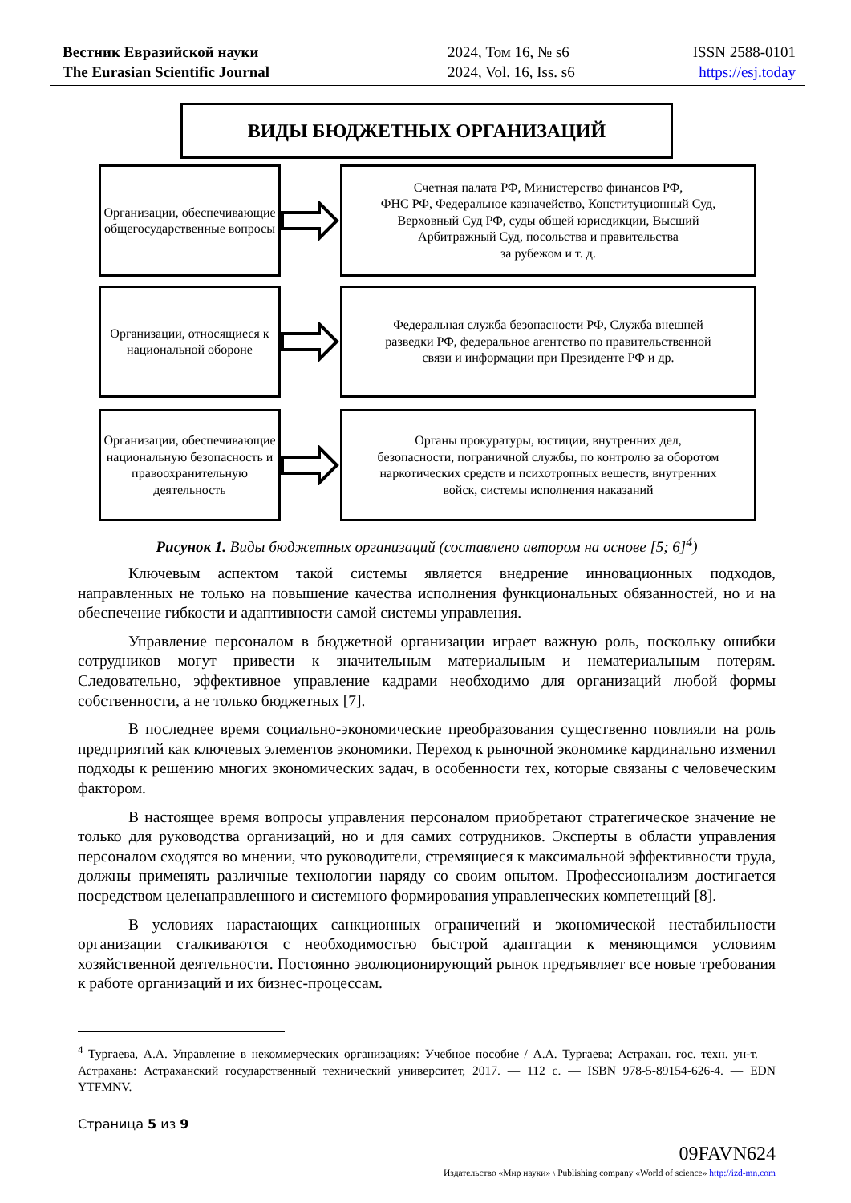Вестник Евразийской науки
The Eurasian Scientific Journal
2024, Том 16, № s6
2024, Vol. 16, Iss. s6
ISSN 2588-0101
https://esj.today
ВИДЫ БЮДЖЕТНЫХ ОРГАНИЗАЦИЙ
Организации, обеспечивающие общегосударственные вопросы
Счетная палата РФ, Министерство финансов РФ,
ФНС РФ, Федеральное казначейство, Конституционный Суд,
Верховный Суд РФ, суды общей юрисдикции, Высший
Арбитражный Суд, посольства и правительства
за рубежом и т. д.
Организации, относящиеся к
национальной обороне
Федеральная служба безопасности РФ, Служба внешней
разведки РФ, федеральное агентство по правительственной
связи и информации при Президенте РФ и др.
Организации, обеспечивающие национальную безопасность и правоохранительную деятельность
Органы прокуратуры, юстиции, внутренних дел,
безопасности, пограничной службы, по контролю за оборотом
наркотических средств и психотропных веществ, внутренних
войск, системы исполнения наказаний
Рисунок 1. Виды бюджетных организаций (составлено автором на основе [5; 6]<sup>4</sup>)
Ключевым аспектом такой системы является внедрение инновационных подходов, направленных не только на повышение качества исполнения функциональных обязанностей, но и на обеспечение гибкости и адаптивности самой системы управления.
Управление персоналом в бюджетной организации играет важную роль, поскольку ошибки сотрудников могут привести к значительным материальным и нематериальным потерям. Следовательно, эффективное управление кадрами необходимо для организаций любой формы собственности, а не только бюджетных [7].
В последнее время социально-экономические преобразования существенно повлияли на роль предприятий как ключевых элементов экономики. Переход к рыночной экономике кардинально изменил подходы к решению многих экономических задач, в особенности тех, которые связаны с человеческим фактором.
В настоящее время вопросы управления персоналом приобретают стратегическое значение не только для руководства организаций, но и для самих сотрудников. Эксперты в области управления персоналом сходятся во мнении, что руководители, стремящиеся к максимальной эффективности труда, должны применять различные технологии наряду со своим опытом. Профессионализм достигается посредством целенаправленного и системного формирования управленческих компетенций [8].
В условиях нарастающих санкционных ограничений и экономической нестабильности организации сталкиваются с необходимостью быстрой адаптации к меняющимся условиям хозяйственной деятельности. Постоянно эволюционирующий рынок предъявляет все новые требования к работе организаций и их бизнес-процессам.
<sup>4</sup> Тургаева, А.А. Управление в некоммерческих организациях: Учебное пособие / А.А. Тургаева; Астрахан. гос. техн. ун-т. — Астрахань: Астраханский государственный технический университет, 2017. — 112 с. — ISBN 978-5-89154-626-4. — EDN YTFMNV.
Страница 5 из 9
09FAVN624
Издательство «Мир науки» \ Publishing company «World of science» http://izd-mn.com